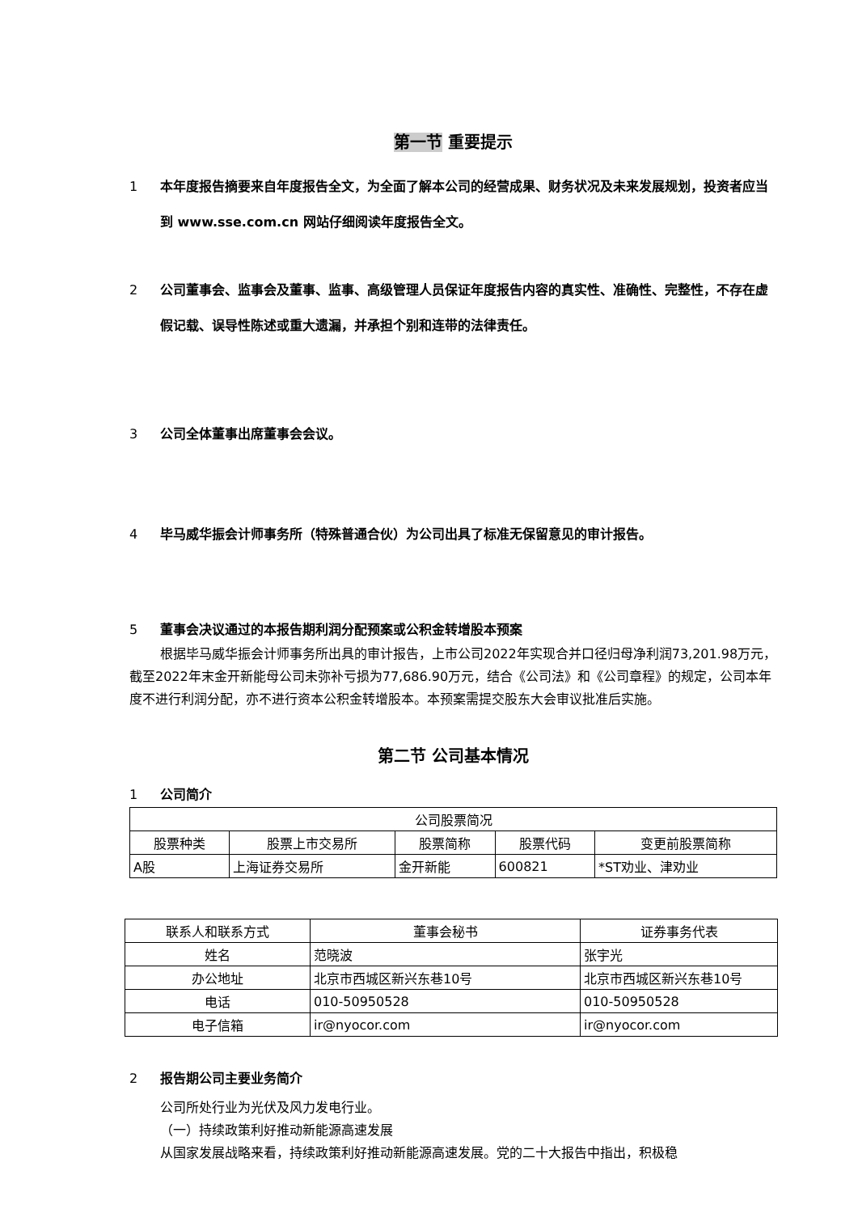第一节 重要提示
1 本年度报告摘要来自年度报告全文，为全面了解本公司的经营成果、财务状况及未来发展规划，投资者应当到 www.sse.com.cn 网站仔细阅读年度报告全文。
2 公司董事会、监事会及董事、监事、高级管理人员保证年度报告内容的真实性、准确性、完整性，不存在虚假记载、误导性陈述或重大遗漏，并承担个别和连带的法律责任。
3 公司全体董事出席董事会会议。
4 毕马威华振会计师事务所（特殊普通合伙）为公司出具了标准无保留意见的审计报告。
5 董事会决议通过的本报告期利润分配预案或公积金转增股本预案
根据毕马威华振会计师事务所出具的审计报告，上市公司2022年实现合并口径归母净利润73,201.98万元，截至2022年末金开新能母公司未弥补亏损为77,686.90万元，结合《公司法》和《公司章程》的规定，公司本年度不进行利润分配，亦不进行资本公积金转增股本。本预案需提交股东大会审议批准后实施。
第二节 公司基本情况
1 公司简介
| 公司股票简况 | | | | |
| 股票种类 | 股票上市交易所 | 股票简称 | 股票代码 | 变更前股票简称 |
| A股 | 上海证券交易所 | 金开新能 | 600821 | *ST劝业、津劝业 |
| 联系人和联系方式 | 董事会秘书 | 证券事务代表 |
| 姓名 | 范晓波 | 张宇光 |
| 办公地址 | 北京市西城区新兴东巷10号 | 北京市西城区新兴东巷10号 |
| 电话 | 010-50950528 | 010-50950528 |
| 电子信箱 | ir@nyocor.com | ir@nyocor.com |
2 报告期公司主要业务简介
公司所处行业为光伏及风力发电行业。
（一）持续政策利好推动新能源高速发展
从国家发展战略来看，持续政策利好推动新能源高速发展。党的二十大报告中指出，积极稳